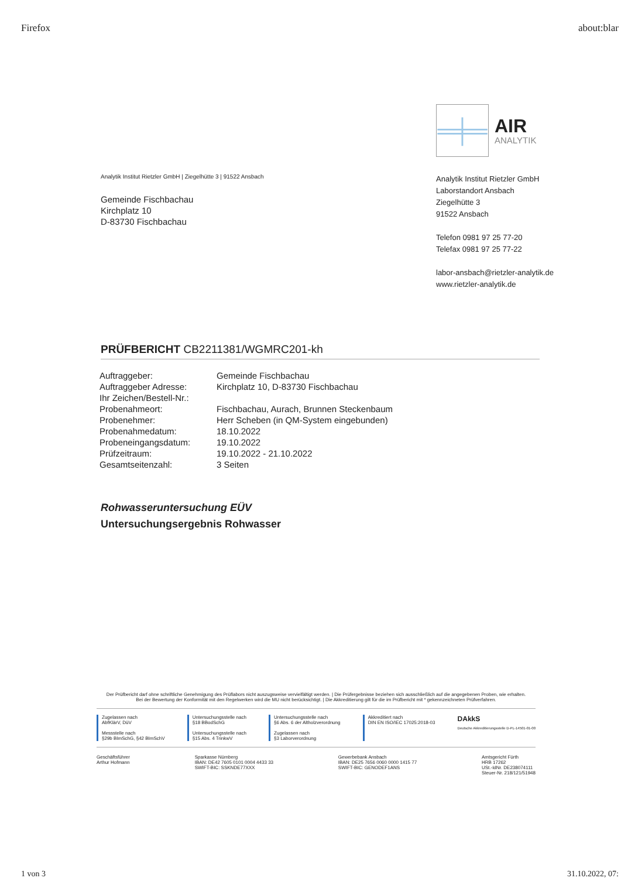Firefox about:blar
═╪═
AIR
ANALYTIK
Analytik Institut Rietzler GmbH | Ziegelhütte 3 | 91522 Ansbach
Gemeinde Fischbachau
Kirchplatz 10
D-83730 Fischbachau
Analytik Institut Rietzler GmbH
Laborstandort Ansbach
Ziegelhütte 3
91522 Ansbach
Telefon 0981 97 25 77-20
Telefax 0981 97 25 77-22
labor-ansbach@rietzler-analytik.de
www.rietzler-analytik.de
PRÜFBERICHT CB2211381/WGMRC201-kh
| Auftraggeber: | Gemeinde Fischbachau |
| Auftraggeber Adresse: | Kirchplatz 10, D-83730 Fischbachau |
| Ihr Zeichen/Bestell-Nr.: | |
| Probenahmeort: | Fischbachau, Aurach, Brunnen Steckenbaum |
| Probenehmer: | Herr Scheben (in QM-System eingebunden) |
| Probenahmedatum: | 18.10.2022 |
| Probeneingangsdatum: | 19.10.2022 |
| Prüfzeitraum: | 19.10.2022 - 21.10.2022 |
| Gesamtseitenzahl: | 3 Seiten |
Rohwasseruntersuchung EÜV
Untersuchungsergebnis Rohwasser
Der Prüfbericht darf ohne schriftliche Genehmigung des Prüflabors nicht auszugsweise vervielfältigt werden. | Die Prüfergebnisse beziehen sich ausschließlich auf die angegebenen Proben, wie erhalten.
Bei der Bewertung der Konformität mit den Regelwerken wird die MU nicht berücksichtigt. | Die Akkreditierung gilt für die im Prüfbericht mit * gekennzeichneten Prüfverfahren.
Zugelassen nach
AbfKlärV, DüV
Messstelle nach
§29b BImSchG, §42 BImSchV
Untersuchungsstelle nach
§18 BBodSchG
Untersuchungsstelle nach
§15 Abs. 4 TrinkwV
Untersuchungsstelle nach
§6 Abs. 6 der Altholzverordnung
Zugelassen nach
§3 Laborverordnung
Akkreditiert nach
DIN EN ISO/IEC 17025:2018-03
DAkkS
Deutsche Akkreditierungsstelle D-PL-14501-01-00
Geschäftsführer
Arthur Hofmann Sparkasse Nürnberg
IBAN: DE42 7605 0101 0004 4433 33
SWIFT-BIC: SSKNDE77XXX Gewerbebank Ansbach
IBAN: DE25 7656 0060 0000 1415 77
SWIFT-BIC: GENODEF1ANS Amtsgericht Fürth
HRB 17262
USt.-IdNr. DE238074111
Steuer-Nr. 218/121/51948
1 von 3 31.10.2022, 07: